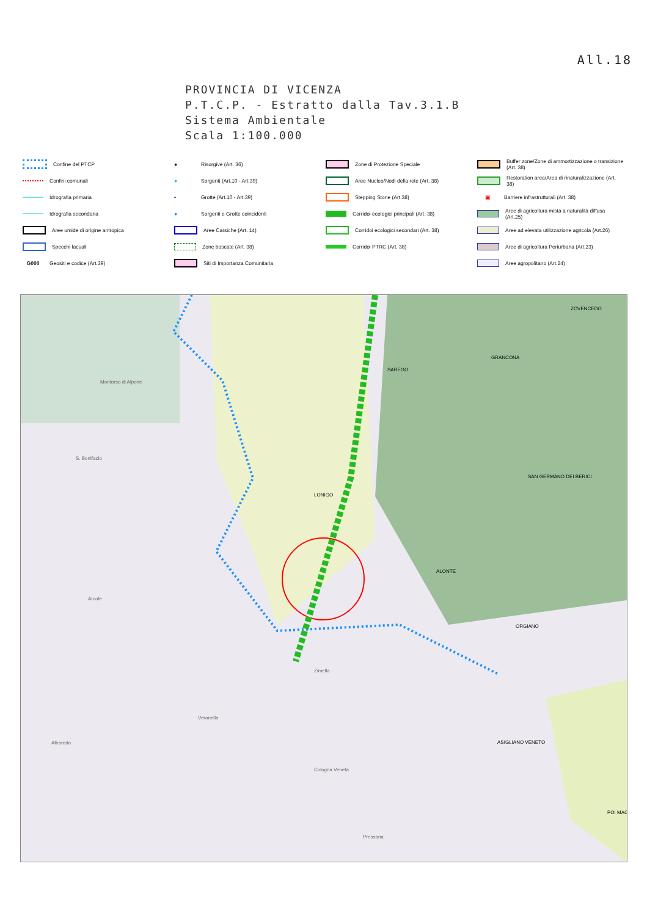All.18
PROVINCIA DI VICENZA
P.T.C.P. - Estratto dalla Tav.3.1.B
Sistema Ambientale
Scala 1:100.000
Confine del PTCP
Confini comunali
Idrografia primaria
Idrografia secondaria
Aree umide di origine antropica
Specchi lacuali
G000 Geositi e codice (Art.39)
● Risorgive (Art. 36)
● Sorgenti (Art.10 - Art.39)
• Grotte (Art.10 - Art.39)
● Sorgenti e Grotte coincidenti
Aree Carsiche (Art. 14)
Zone boscate (Art. 38)
Siti di Importanza Comunitaria
Zone di Protezione Speciale
Aree Nucleo/Nodi della rete (Art. 38)
Stepping Stone (Art.38)
Corridoi ecologici principali (Art. 38)
Corridoi ecologici secondari (Art. 38)
Corridoi PTRC (Art. 38)
Buffer zone/Zone di ammortizzazione o transizione (Art. 38)
Restoration area/Area di rinaturalizzazione (Art. 38)
▣ Barriere infrastrutturali (Art. 38)
Aree di agricoltura mista a naturalità diffusa (Art.25)
Aree ad elevata utilizzazione agricola (Art.26)
Aree di agricoltura Periurbana (Art.23)
Aree agropolitano (Art.24)
Montorso di Alpone
LONIGO
SAREGO
GRANCONA
ZOVENCEDO
SAN GERMANO DEI BERICI
ALONTE
ORGIANO
ASIGLIANO VENETO
POI MAC
S. Bonifacio
Arcole
Veronella
Zimella
Cologna Veneta
Pressana
Albaredo